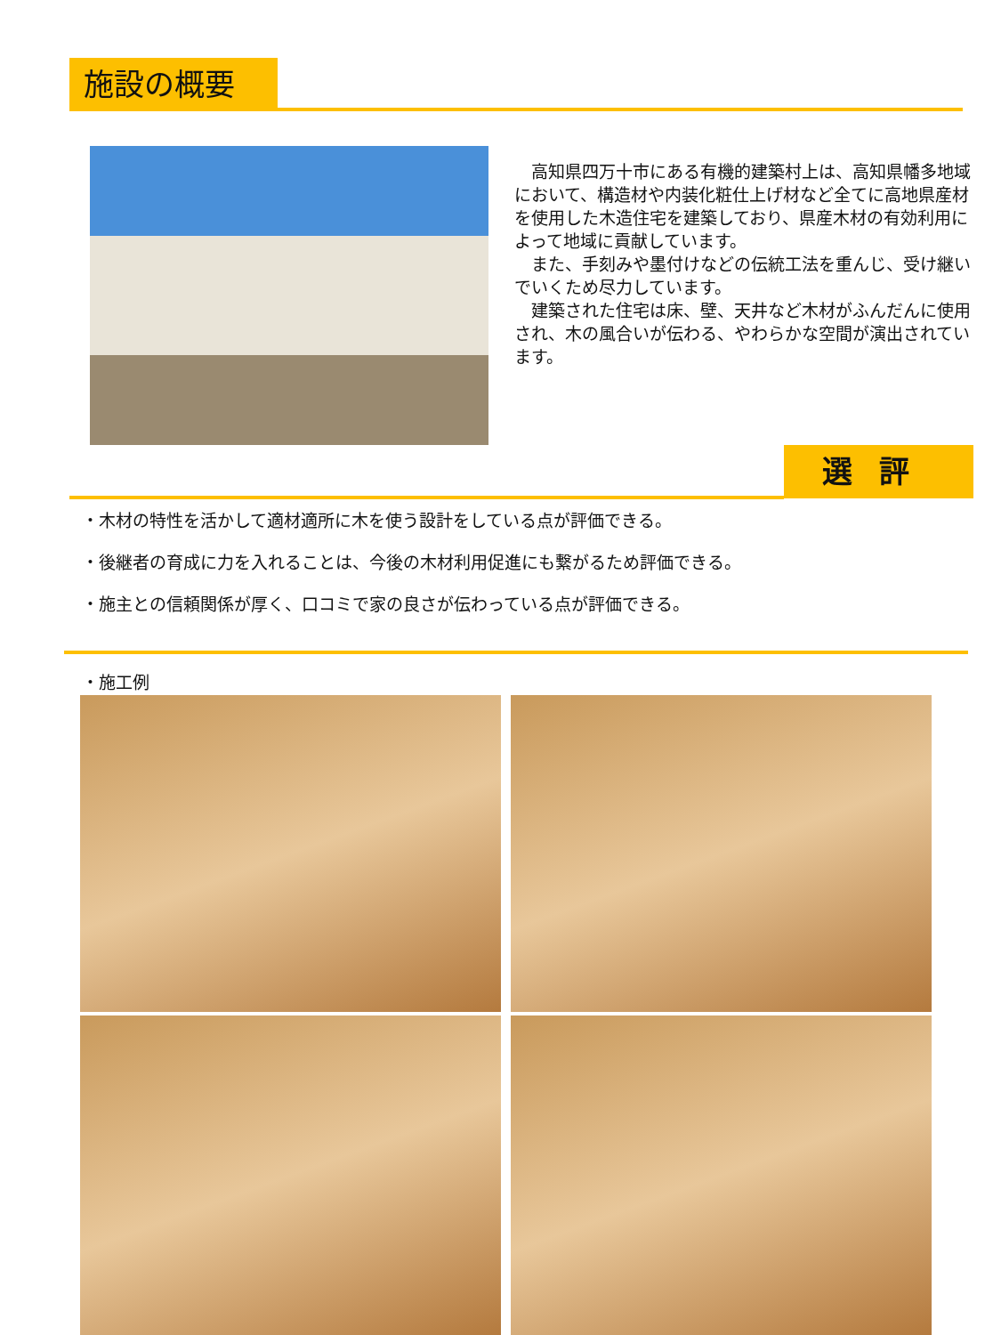施設の概要
高知県四万十市にある有機的建築村上は、高知県幡多地域において、構造材や内装化粧仕上げ材など全てに高地県産材を使用した木造住宅を建築しており、県産木材の有効利用によって地域に貢献しています。
また、手刻みや墨付けなどの伝統工法を重んじ、受け継いでいくため尽力しています。
建築された住宅は床、壁、天井など木材がふんだんに使用され、木の風合いが伝わる、やわらかな空間が演出されています。
選評
・木材の特性を活かして適材適所に木を使う設計をしている点が評価できる。
・後継者の育成に力を入れることは、今後の木材利用促進にも繋がるため評価できる。
・施主との信頼関係が厚く、口コミで家の良さが伝わっている点が評価できる。
・施工例